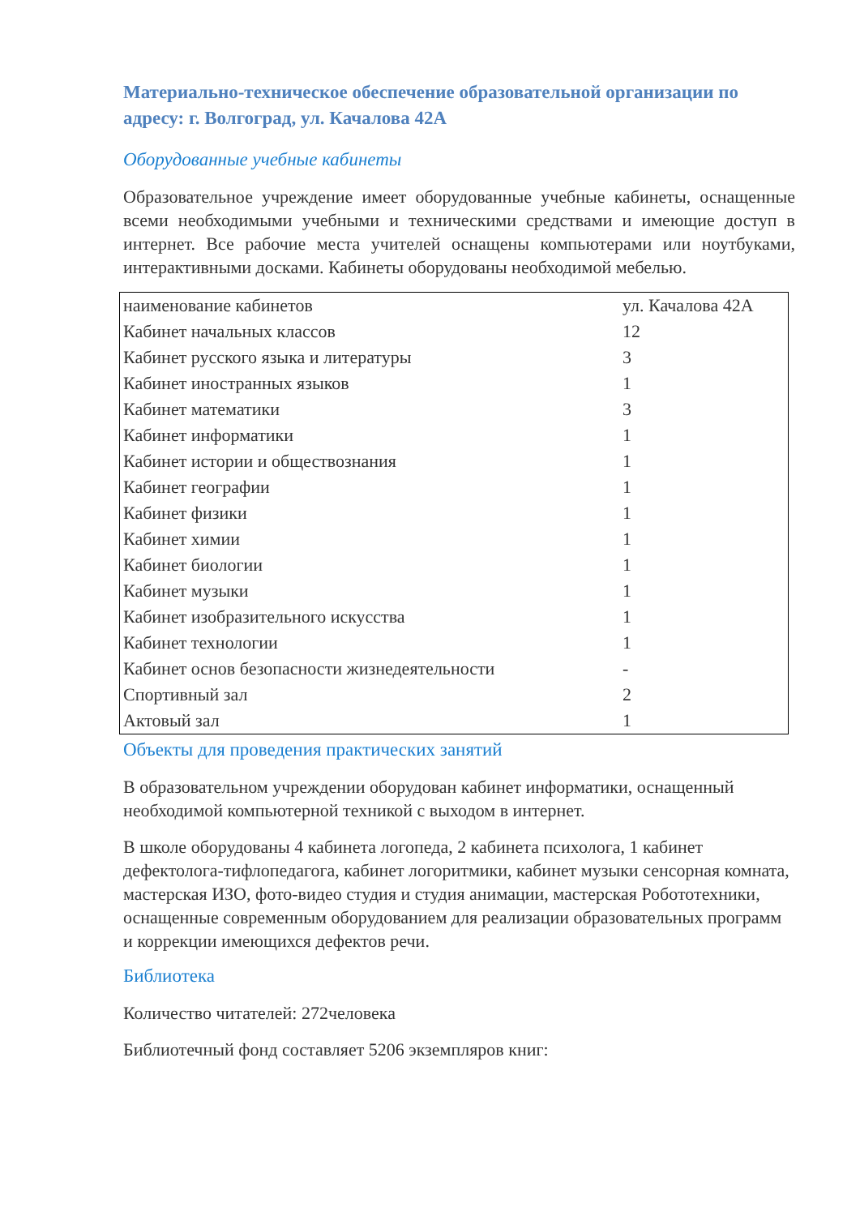Материально-техническое обеспечение образовательной организации по адресу: г. Волгоград, ул. Качалова 42А
Оборудованные учебные кабинеты
Образовательное учреждение имеет оборудованные учебные кабинеты, оснащенные всеми необходимыми учебными и техническими средствами и имеющие доступ в интернет. Все рабочие места учителей оснащены компьютерами или ноутбуками, интерактивными досками. Кабинеты оборудованы необходимой мебелью.
| наименование кабинетов | ул. Качалова 42А |
| Кабинет начальных классов | 12 |
| Кабинет русского языка и литературы | 3 |
| Кабинет иностранных языков | 1 |
| Кабинет математики | 3 |
| Кабинет информатики | 1 |
| Кабинет истории и обществознания | 1 |
| Кабинет географии | 1 |
| Кабинет физики | 1 |
| Кабинет химии | 1 |
| Кабинет биологии | 1 |
| Кабинет музыки | 1 |
| Кабинет изобразительного искусства | 1 |
| Кабинет технологии | 1 |
| Кабинет основ безопасности жизнедеятельности | - |
| Спортивный зал | 2 |
| Актовый зал | 1 |
Объекты для проведения практических занятий
В образовательном учреждении оборудован кабинет информатики, оснащенный необходимой компьютерной техникой с выходом в интернет.
В школе оборудованы 4 кабинета логопеда, 2 кабинета психолога, 1 кабинет дефектолога-тифлопедагога, кабинет логоритмики, кабинет музыки сенсорная комната, мастерская ИЗО, фото-видео студия и студия анимации, мастерская Робототехники, оснащенные современным оборудованием для реализации образовательных программ и коррекции имеющихся дефектов речи.
Библиотека
Количество читателей: 272человека
Библиотечный фонд составляет 5206 экземпляров книг: